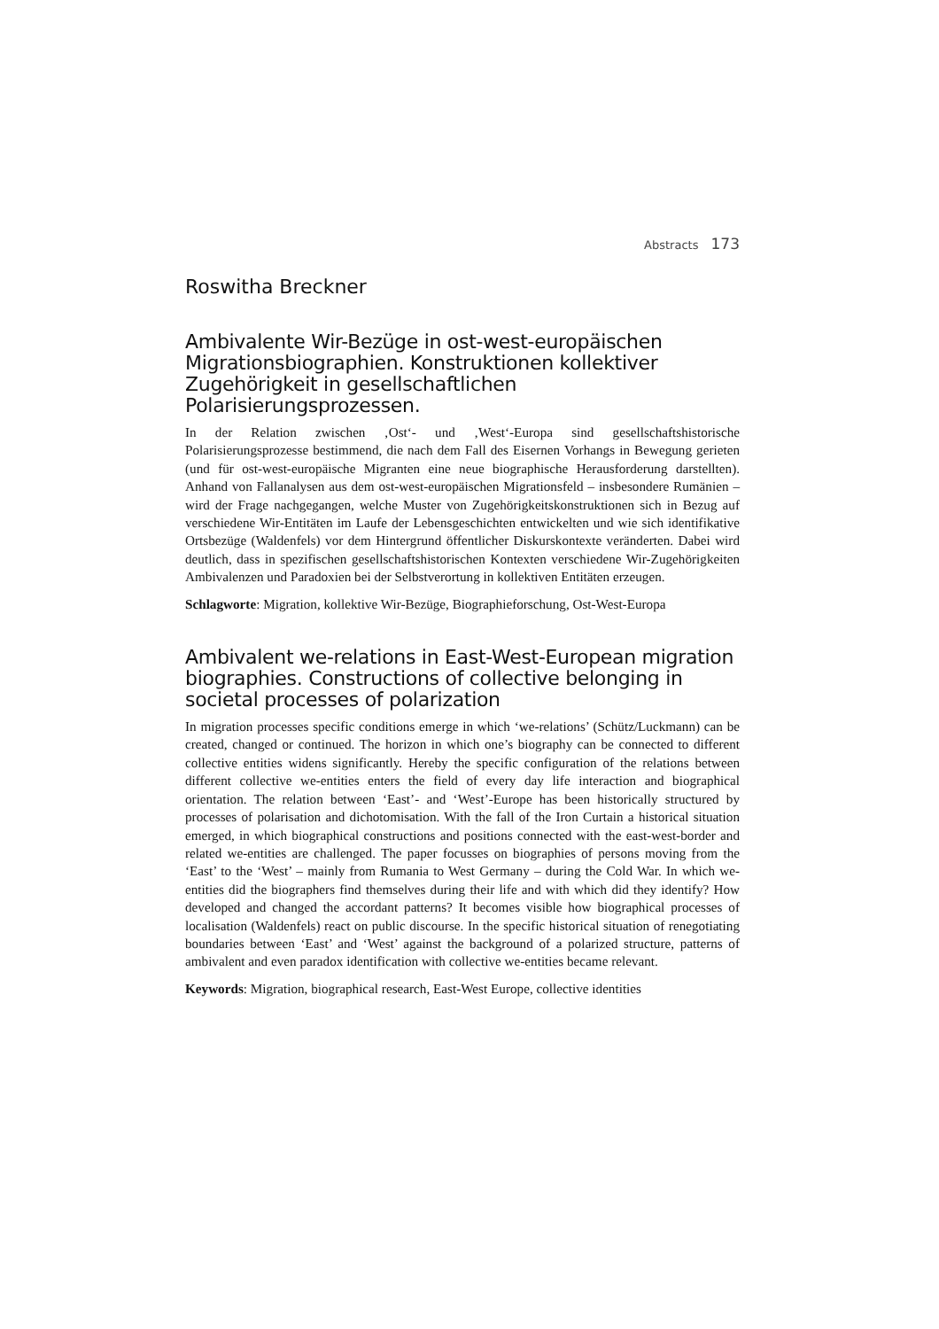Abstracts 173
Roswitha Breckner
Ambivalente Wir-Bezüge in ost-west-europäischen Migrationsbiographien. Konstruktionen kollektiver Zugehörigkeit in gesellschaftlichen Polarisierungsprozessen.
In der Relation zwischen ‚Ost‘- und ‚West‘-Europa sind gesellschaftshistorische Polarisierungsprozesse bestimmend, die nach dem Fall des Eisernen Vorhangs in Bewegung gerieten (und für ost-west-europäische Migranten eine neue biographische Herausforderung darstellten). Anhand von Fallanalysen aus dem ost-west-europäischen Migrationsfeld – insbesondere Rumänien – wird der Frage nachgegangen, welche Muster von Zugehörigkeitskonstruktionen sich in Bezug auf verschiedene Wir-Entitäten im Laufe der Lebensgeschichten entwickelten und wie sich identifikative Ortsbezüge (Waldenfels) vor dem Hintergrund öffentlicher Diskurskontexte veränderten. Dabei wird deutlich, dass in spezifischen gesellschaftshistorischen Kontexten verschiedene Wir-Zugehörigkeiten Ambivalenzen und Paradoxien bei der Selbstverortung in kollektiven Entitäten erzeugen.
Schlagworte: Migration, kollektive Wir-Bezüge, Biographieforschung, Ost-West-Europa
Ambivalent we-relations in East-West-European migration biographies. Constructions of collective belonging in societal processes of polarization
In migration processes specific conditions emerge in which ‘we-relations’ (Schütz/Luckmann) can be created, changed or continued. The horizon in which one’s biography can be connected to different collective entities widens significantly. Hereby the specific configuration of the relations between different collective we-entities enters the field of every day life interaction and biographical orientation. The relation between ‘East’- and ‘West’-Europe has been historically structured by processes of polarisation and dichotomisation. With the fall of the Iron Curtain a historical situation emerged, in which biographical constructions and positions connected with the east-west-border and related we-entities are challenged. The paper focusses on biographies of persons moving from the ‘East’ to the ‘West’ – mainly from Rumania to West Germany – during the Cold War. In which we-entities did the biographers find themselves during their life and with which did they identify? How developed and changed the accordant patterns? It becomes visible how biographical processes of localisation (Waldenfels) react on public discourse. In the specific historical situation of renegotiating boundaries between ‘East’ and ‘West’ against the background of a polarized structure, patterns of ambivalent and even paradox identification with collective we-entities became relevant.
Keywords: Migration, biographical research, East-West Europe, collective identities